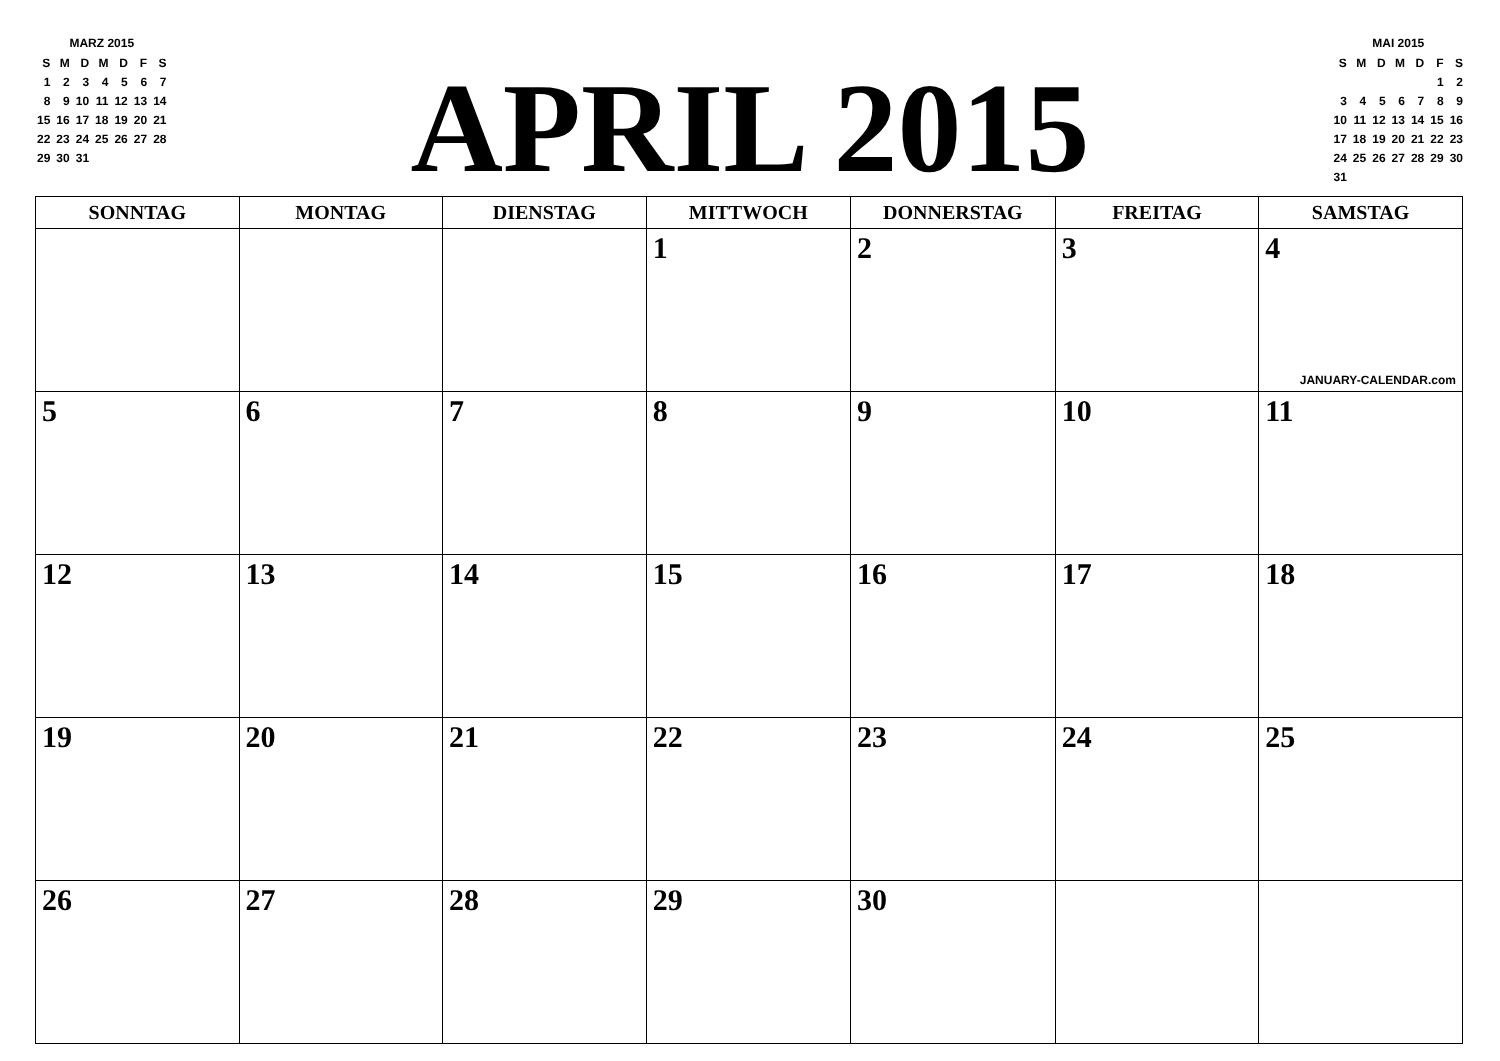MARZ 2015
| S | M | D | M | D | F | S |
| 1 | 2 | 3 | 4 | 5 | 6 | 7 |
| 8 | 9 | 10 | 11 | 12 | 13 | 14 |
| 15 | 16 | 17 | 18 | 19 | 20 | 21 |
| 22 | 23 | 24 | 25 | 26 | 27 | 28 |
| 29 | 30 | 31 | | | | |
APRIL 2015
MAI 2015
| S | M | D | M | D | F | S |
| | | | | | 1 | 2 |
| 3 | 4 | 5 | 6 | 7 | 8 | 9 |
| 10 | 11 | 12 | 13 | 14 | 15 | 16 |
| 17 | 18 | 19 | 20 | 21 | 22 | 23 |
| 24 | 25 | 26 | 27 | 28 | 29 | 30 |
| 31 | | | | | | |
| SONNTAG | MONTAG | DIENSTAG | MITTWOCH | DONNERSTAG | FREITAG | SAMSTAG |
| --- | --- | --- | --- | --- | --- | --- |
| | | | 1 | 2 | 3 | 4 JANUARY-CALENDAR.com |
| 5 | 6 | 7 | 8 | 9 | 10 | 11 |
| 12 | 13 | 14 | 15 | 16 | 17 | 18 |
| 19 | 20 | 21 | 22 | 23 | 24 | 25 |
| 26 | 27 | 28 | 29 | 30 | | |